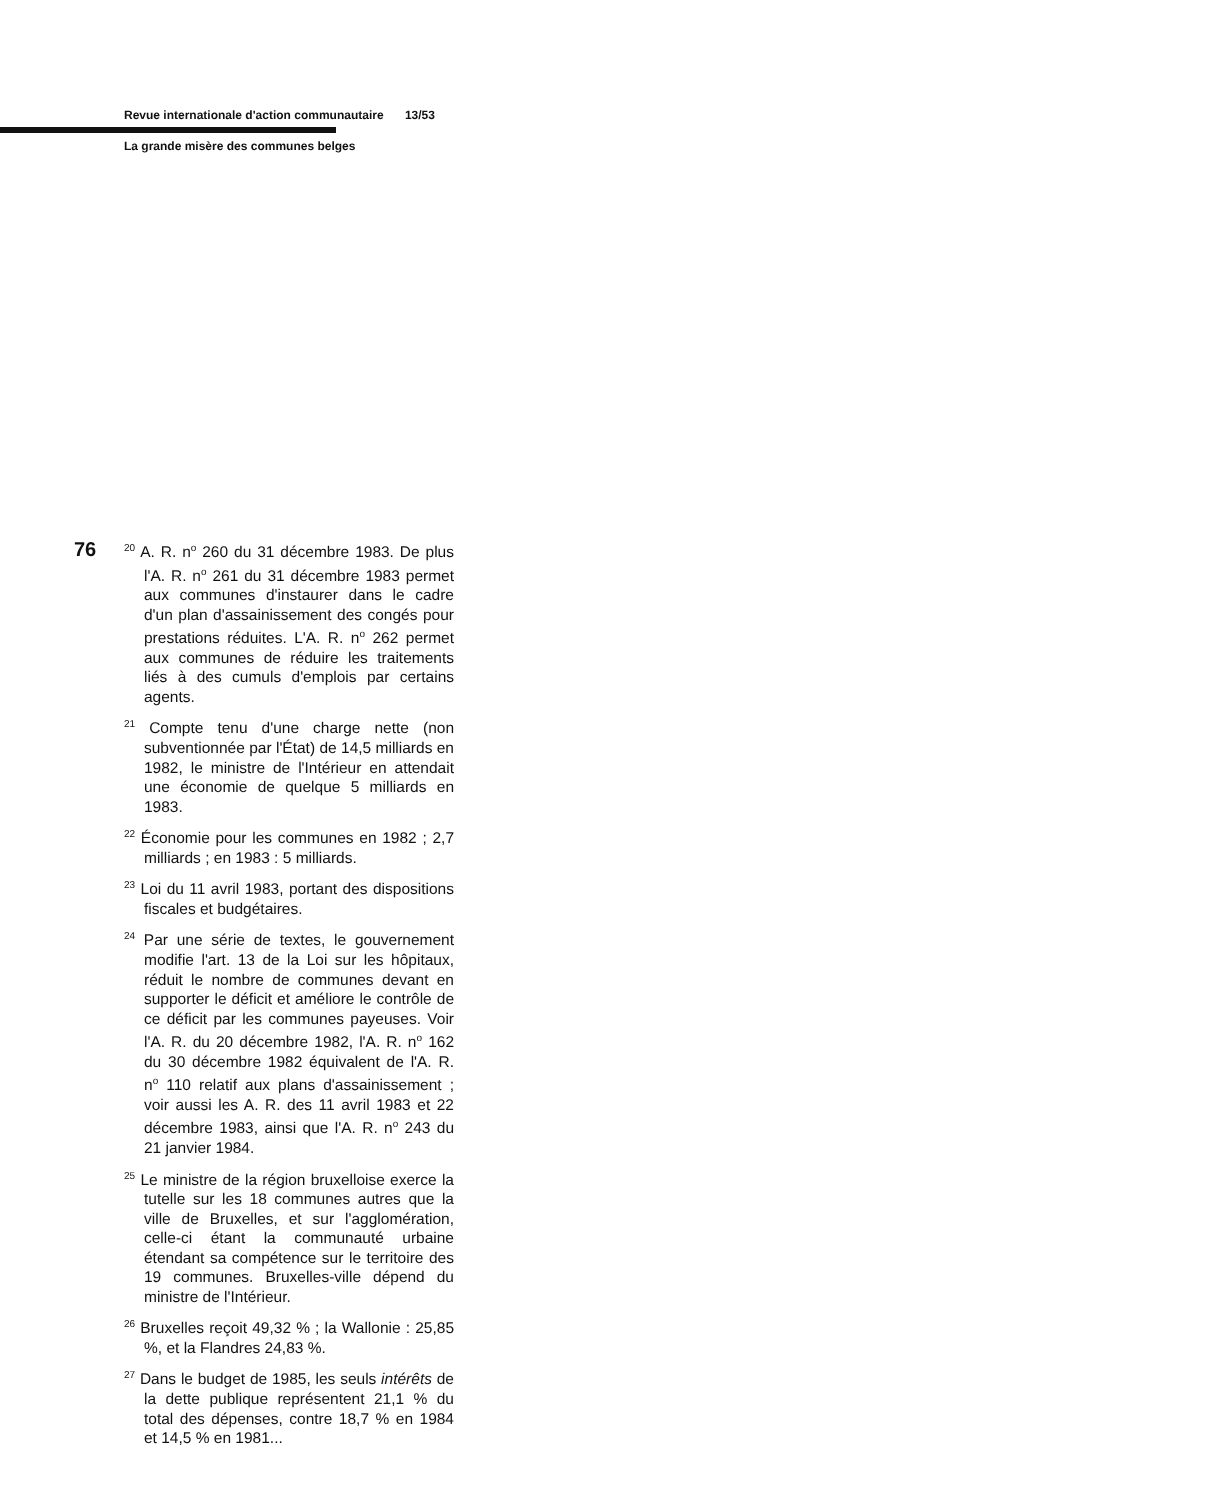Revue internationale d'action communautaire 13/53
La grande misère des communes belges
76
<sup>20</sup> A. R. n<sup>o</sup> 260 du 31 décembre 1983. De plus l'A. R. n<sup>o</sup> 261 du 31 décembre 1983 permet aux communes d'instaurer dans le cadre d'un plan d'assainissement des congés pour prestations réduites. L'A. R. n<sup>o</sup> 262 permet aux communes de réduire les traitements liés à des cumuls d'emplois par certains agents.
<sup>21</sup> Compte tenu d'une charge nette (non subventionnée par l'État) de 14,5 milliards en 1982, le ministre de l'Intérieur en attendait une économie de quelque 5 milliards en 1983.
<sup>22</sup> Économie pour les communes en 1982 ; 2,7 milliards ; en 1983 : 5 milliards.
<sup>23</sup> Loi du 11 avril 1983, portant des dispositions fiscales et budgétaires.
<sup>24</sup> Par une série de textes, le gouvernement modifie l'art. 13 de la Loi sur les hôpitaux, réduit le nombre de communes devant en supporter le déficit et améliore le contrôle de ce déficit par les communes payeuses. Voir l'A. R. du 20 décembre 1982, l'A. R. n<sup>o</sup> 162 du 30 décembre 1982 équivalent de l'A. R. n<sup>o</sup> 110 relatif aux plans d'assainissement ; voir aussi les A. R. des 11 avril 1983 et 22 décembre 1983, ainsi que l'A. R. n<sup>o</sup> 243 du 21 janvier 1984.
<sup>25</sup> Le ministre de la région bruxelloise exerce la tutelle sur les 18 communes autres que la ville de Bruxelles, et sur l'agglomération, celle-ci étant la communauté urbaine étendant sa compétence sur le territoire des 19 communes. Bruxelles-ville dépend du ministre de l'Intérieur.
<sup>26</sup> Bruxelles reçoit 49,32 % ; la Wallonie : 25,85 %, et la Flandres 24,83 %.
<sup>27</sup> Dans le budget de 1985, les seuls intérêts de la dette publique représentent 21,1 % du total des dépenses, contre 18,7 % en 1984 et 14,5 % en 1981...